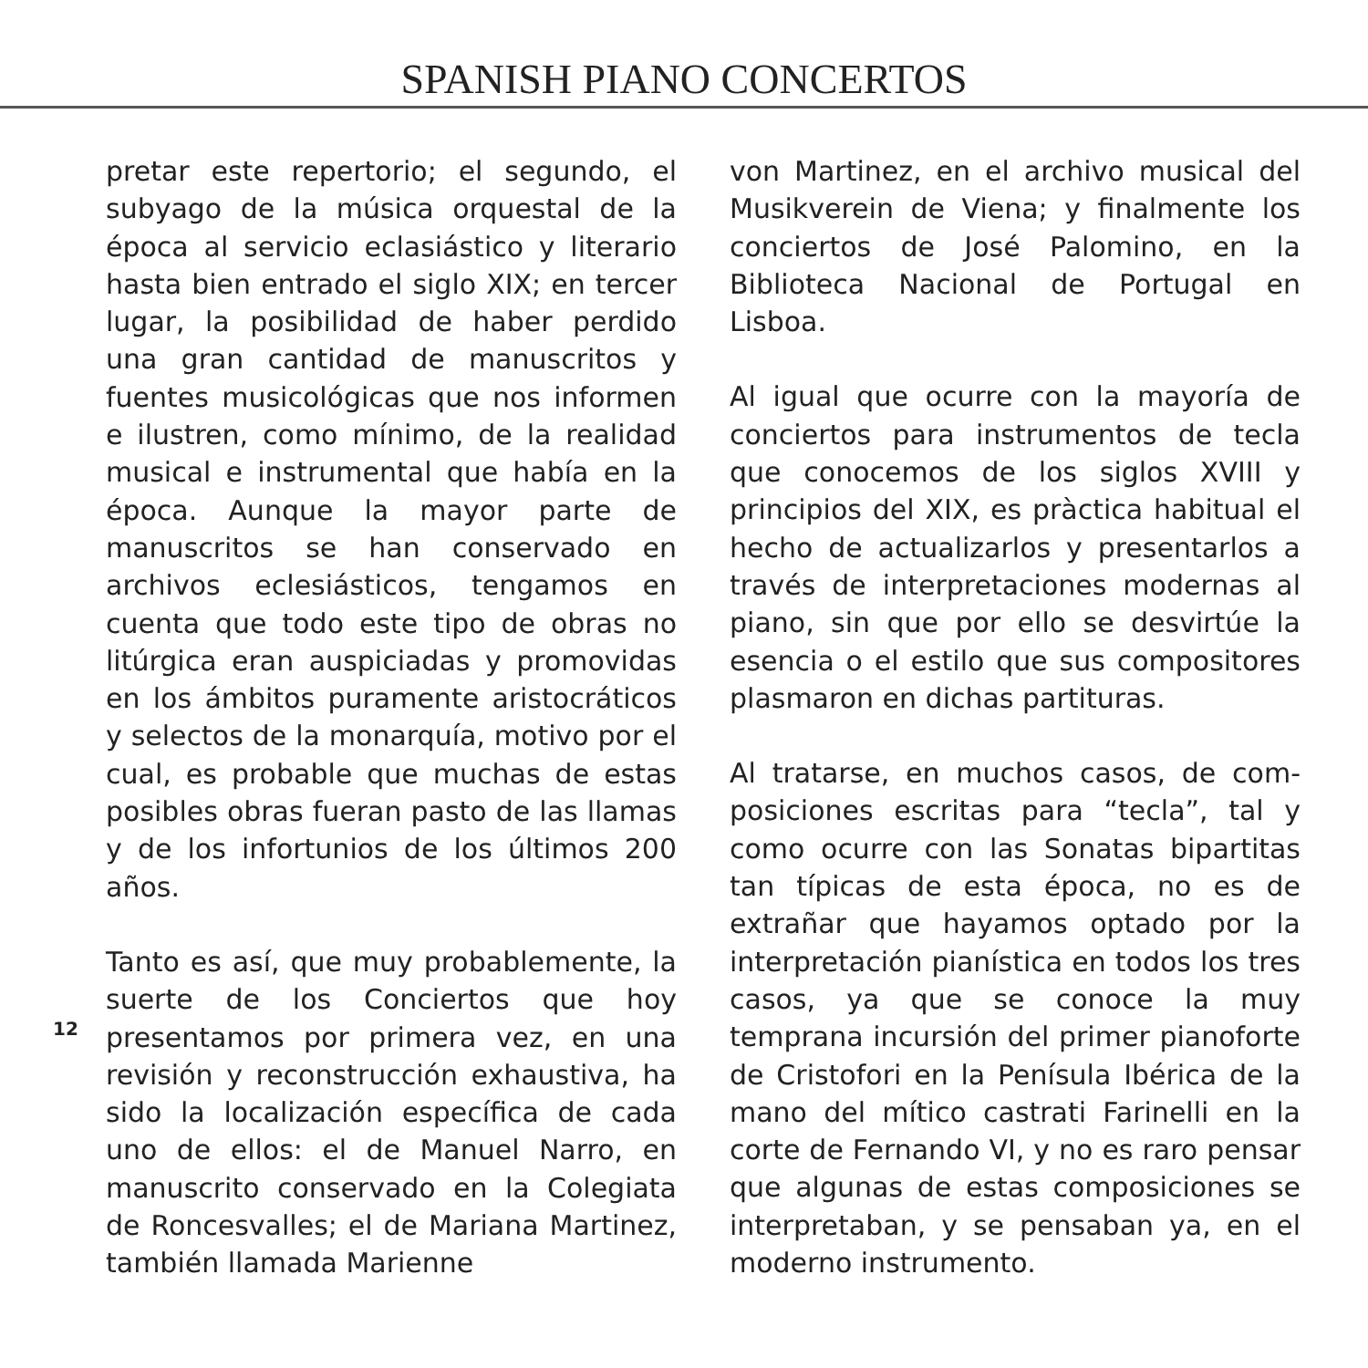SPANISH PIANO CONCERTOS
pretar este repertorio; el segundo, el subyago de la música orquestal de la época al servicio eclasiástico y literario hasta bien entrado el siglo XIX; en tercer lugar, la posibilidad de haber perdido una gran cantidad de manus­critos y fuentes musicológicas que nos informen e ilustren, como mínimo, de la realidad musical e instrumental que había en la época. Aunque la mayor parte de manuscritos se han conservado en archivos eclesiásticos, tengamos en cuenta que todo este tipo de obras no litúrgica eran auspiciadas y promovidas en los ámbitos puramente aristocráticos y selectos de la monarquía, motivo por el cual, es probable que muchas de estas posibles obras fueran pasto de las llamas y de los infortunios de los últimos 200 años.
Tanto es así, que muy probablemente, la suerte de los Conciertos que hoy presentamos por primera vez, en una revisión y reconstrucción exhaustiva, ha sido la localización específica de cada uno de ellos: el de Manuel Narro, en manuscrito conservado en la Colegiata de Roncesvalles; el de Mariana Martinez, también llamada Marienne
von Martinez, en el archivo musical del Musikverein de Viena; y finalmente los conciertos de José Palomino, en la Biblioteca Nacional de Portugal en Lisboa.
Al igual que ocurre con la mayoría de conciertos para instrumentos de tecla que conocemos de los siglos XVIII y principios del XIX, es pràctica habitual el hecho de actualizarlos y presentarlos a través de interpretaciones modernas al piano, sin que por ello se desvirtúe la esencia o el estilo que sus compositores plasmaron en dichas partituras.
Al tratarse, en muchos casos, de com­posiciones escritas para “tecla”, tal y como ocurre con las Sonatas bipartitas tan típicas de esta época, no es de extrañar que hayamos optado por la interpretación pianística en todos los tres casos, ya que se conoce la muy temprana incursión del primer piano­forte de Cristofori en la Penísula Ibérica de la mano del mítico castrati Farinelli en la corte de Fernando VI, y no es raro pensar que algunas de estas composi­ciones se interpretaban, y se pensaban ya, en el moderno instrumento.
12